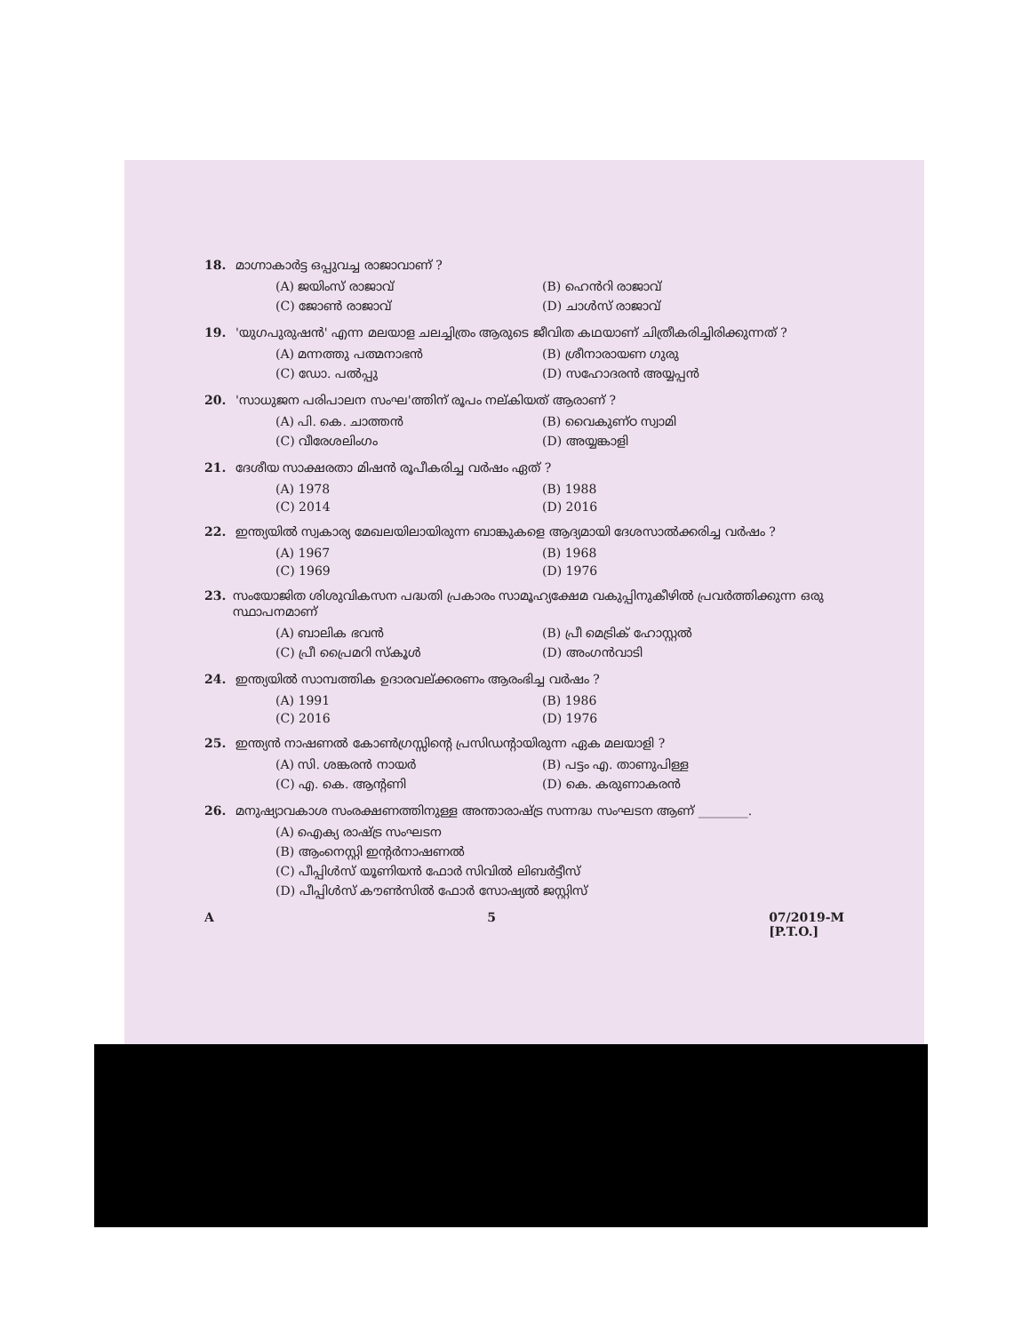18. മാഗ്നാകാർട്ട ഒപ്പുവച്ച രാജാവാണ് ?
(A) ജയിംസ് രാജാവ് (B) ഹെൻറി രാജാവ് (C) ജോൺ രാജാവ് (D) ചാൾസ് രാജാവ്
19. 'യുഗപുരുഷൻ' എന്ന മലയാള ചലച്ചിത്രം ആരുടെ ജീവിത കഥയാണ് ചിത്രീകരിച്ചിരിക്കുന്നത് ?
(A) മന്നത്തു പത്മനാഭൻ (B) ശ്രീനാരായണ ഗുരു (C) ഡോ. പൽപ്പു (D) സഹോദരൻ അയ്യപ്പൻ
20. 'സാധുജന പരിപാലന സംഘ'ത്തിന് രൂപം നല്കിയത് ആരാണ് ?
(A) പി. കെ. ചാത്തൻ (B) വൈകുണ്ഠ സ്വാമി (C) വീരേശലിംഗം (D) അയ്യങ്കാളി
21. ദേശീയ സാക്ഷരതാ മിഷൻ രൂപീകരിച്ച വർഷം ഏത് ?
(A) 1978 (B) 1988 (C) 2014 (D) 2016
22. ഇന്ത്യയിൽ സ്വകാര്യ മേഖലയിലായിരുന്ന ബാങ്കുകളെ ആദ്യമായി ദേശസാൽക്കരിച്ച വർഷം ?
(A) 1967 (B) 1968 (C) 1969 (D) 1976
23. സംയോജിത ശിശുവികസന പദ്ധതി പ്രകാരം സാമൂഹ്യക്ഷേമ വകുപ്പിനുകീഴിൽ പ്രവർത്തിക്കുന്ന ഒരു സ്ഥാപനമാണ്
(A) ബാലിക ഭവൻ (B) പ്രീ മെട്രിക് ഹോസ്റ്റൽ (C) പ്രീ പ്രൈമറി സ്കൂൾ (D) അംഗൻവാടി
24. ഇന്ത്യയിൽ സാമ്പത്തിക ഉദാരവല്ക്കരണം ആരംഭിച്ച വർഷം ?
(A) 1991 (B) 1986 (C) 2016 (D) 1976
25. ഇന്ത്യൻ നാഷണൽ കോൺഗ്രസ്സിന്റെ പ്രസിഡന്റായിരുന്ന ഏക മലയാളി ?
(A) സി. ശങ്കരൻ നായർ (B) പട്ടം എ. താണുപിള്ള (C) എ. കെ. ആന്റണി (D) കെ. കരുണാകരൻ
26. മനുഷ്യാവകാശ സംരക്ഷണത്തിനുള്ള അന്താരാഷ്ട്ര സന്നദ്ധ സംഘടന ആണ് ________.
(A) ഐക്യ രാഷ്ട്ര സംഘടന
(B) ആംനെസ്റ്റി ഇന്റർനാഷണൽ
(C) പീപ്പിൾസ് യൂണിയൻ ഫോർ സിവിൽ ലിബർട്ടീസ്
(D) പീപ്പിൾസ് കൗൺസിൽ ഫോർ സോഷ്യൽ ജസ്റ്റിസ്
A 5 07/2019-M
[P.T.O.]